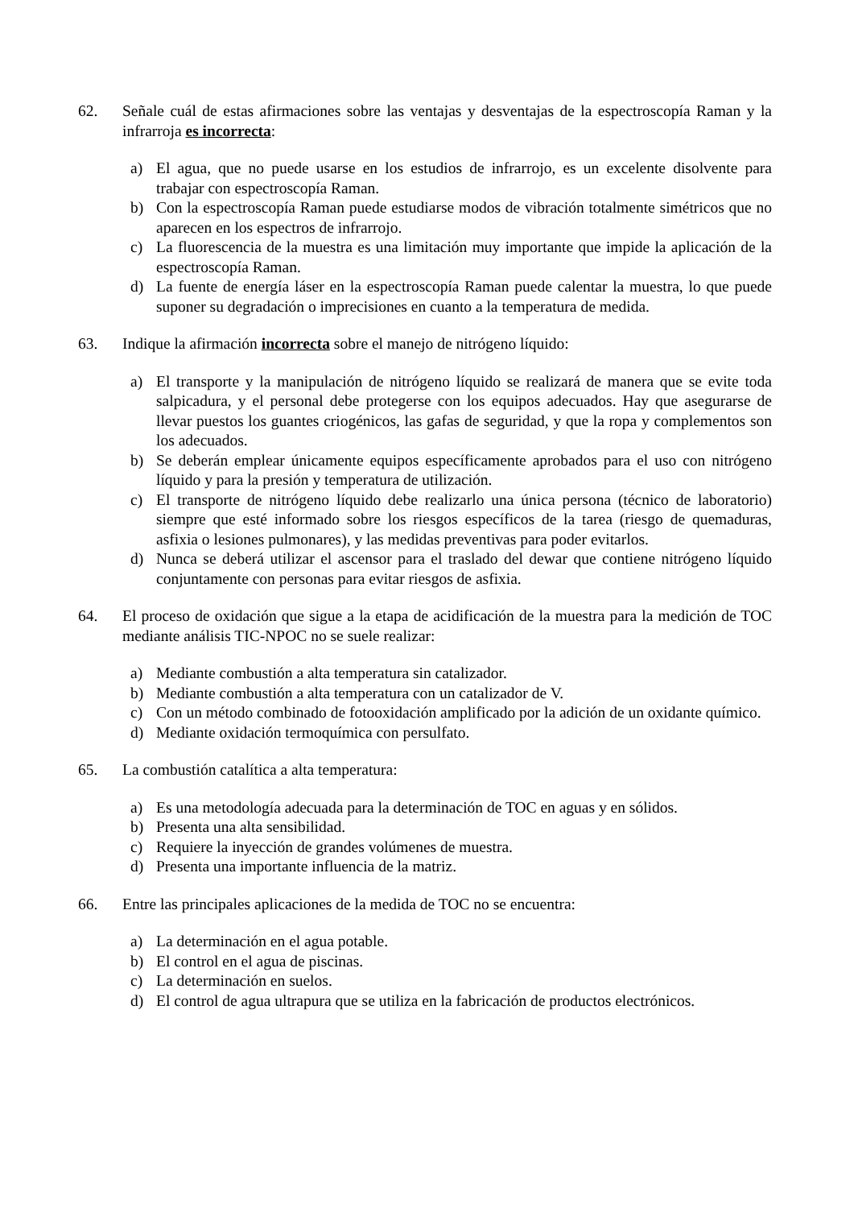62. Señale cuál de estas afirmaciones sobre las ventajas y desventajas de la espectroscopía Raman y la infrarroja es incorrecta:
a) El agua, que no puede usarse en los estudios de infrarrojo, es un excelente disolvente para trabajar con espectroscopía Raman.
b) Con la espectroscopía Raman puede estudiarse modos de vibración totalmente simétricos que no aparecen en los espectros de infrarrojo.
c) La fluorescencia de la muestra es una limitación muy importante que impide la aplicación de la espectroscopía Raman.
d) La fuente de energía láser en la espectroscopía Raman puede calentar la muestra, lo que puede suponer su degradación o imprecisiones en cuanto a la temperatura de medida.
63. Indique la afirmación incorrecta sobre el manejo de nitrógeno líquido:
a) El transporte y la manipulación de nitrógeno líquido se realizará de manera que se evite toda salpicadura, y el personal debe protegerse con los equipos adecuados. Hay que asegurarse de llevar puestos los guantes criogénicos, las gafas de seguridad, y que la ropa y complementos son los adecuados.
b) Se deberán emplear únicamente equipos específicamente aprobados para el uso con nitrógeno líquido y para la presión y temperatura de utilización.
c) El transporte de nitrógeno líquido debe realizarlo una única persona (técnico de laboratorio) siempre que esté informado sobre los riesgos específicos de la tarea (riesgo de quemaduras, asfixia o lesiones pulmonares), y las medidas preventivas para poder evitarlos.
d) Nunca se deberá utilizar el ascensor para el traslado del dewar que contiene nitrógeno líquido conjuntamente con personas para evitar riesgos de asfixia.
64. El proceso de oxidación que sigue a la etapa de acidificación de la muestra para la medición de TOC mediante análisis TIC-NPOC no se suele realizar:
a) Mediante combustión a alta temperatura sin catalizador.
b) Mediante combustión a alta temperatura con un catalizador de V.
c) Con un método combinado de fotooxidación amplificado por la adición de un oxidante químico.
d) Mediante oxidación termoquímica con persulfato.
65. La combustión catalítica a alta temperatura:
a) Es una metodología adecuada para la determinación de TOC en aguas y en sólidos.
b) Presenta una alta sensibilidad.
c) Requiere la inyección de grandes volúmenes de muestra.
d) Presenta una importante influencia de la matriz.
66. Entre las principales aplicaciones de la medida de TOC no se encuentra:
a) La determinación en el agua potable.
b) El control en el agua de piscinas.
c) La determinación en suelos.
d) El control de agua ultrapura que se utiliza en la fabricación de productos electrónicos.